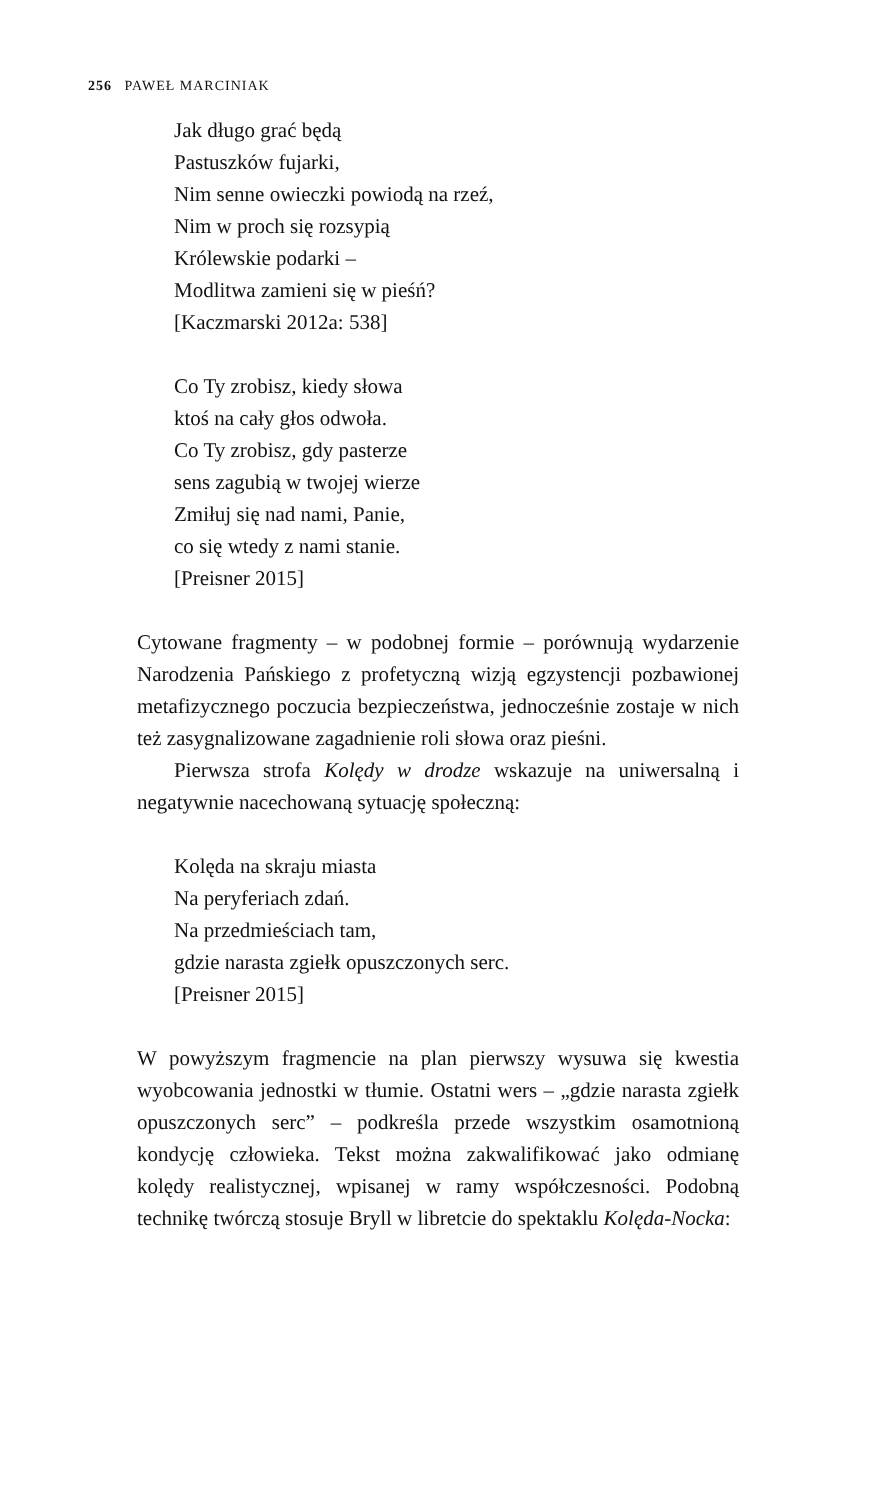256 PAWEŁ MARCINIAK
Jak długo grać będą
Pastuszków fujarki,
Nim senne owieczki powiodą na rzeź,
Nim w proch się rozsypią
Królewskie podarki –
Modlitwa zamieni się w pieśń?
[Kaczmarski 2012a: 538]
Co Ty zrobisz, kiedy słowa
ktoś na cały głos odwoła.
Co Ty zrobisz, gdy pasterze
sens zagubią w twojej wierze
Zmiłuj się nad nami, Panie,
co się wtedy z nami stanie.
[Preisner 2015]
Cytowane fragmenty – w podobnej formie – porównują wydarzenie Narodzenia Pańskiego z profetyczną wizją egzystencji pozbawionej metafizycznego poczucia bezpieczeństwa, jednocześnie zostaje w nich też zasygnalizowane zagadnienie roli słowa oraz pieśni.
Pierwsza strofa Kolędy w drodze wskazuje na uniwersalną i negatywnie nacechowaną sytuację społeczną:
Kolęda na skraju miasta
Na peryferiach zdań.
Na przedmieściach tam,
gdzie narasta zgiełk opuszczonych serc.
[Preisner 2015]
W powyższym fragmencie na plan pierwszy wysuwa się kwestia wyobcowania jednostki w tłumie. Ostatni wers – „gdzie narasta zgiełk opuszczonych serc” – podkreśla przede wszystkim osamotnioną kondycję człowieka. Tekst można zakwalifikować jako odmianę kolędy realistycznej, wpisanej w ramy współczesności. Podobną technikę twórczą stosuje Bryll w libretcie do spektaklu Kolęda-Nocka: